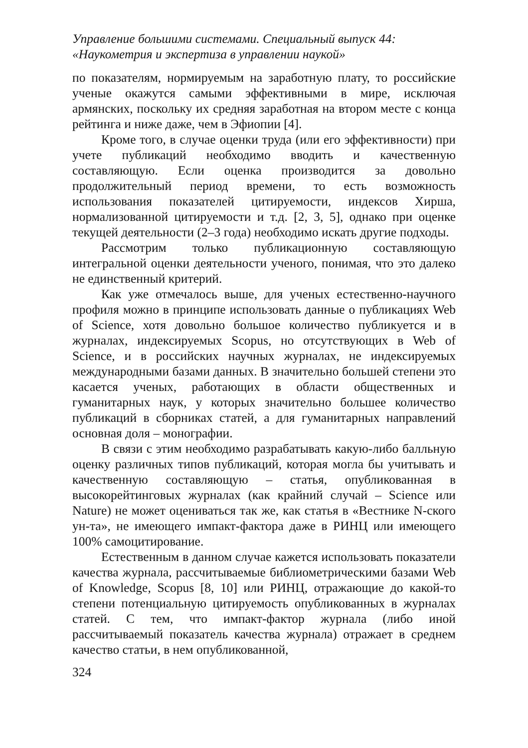Управление большими системами. Специальный выпуск 44:
«Наукометрия и экспертиза в управлении наукой»
по показателям, нормируемым на заработную плату, то российские ученые окажутся самыми эффективными в мире, исключая армянских, поскольку их средняя заработная на втором месте с конца рейтинга и ниже даже, чем в Эфиопии [4].
Кроме того, в случае оценки труда (или его эффективности) при учете публикаций необходимо вводить и качественную составляющую. Если оценка производится за довольно продолжительный период времени, то есть возможность использования показателей цитируемости, индексов Хирша, нормализованной цитируемости и т.д. [2, 3, 5], однако при оценке текущей деятельности (2–3 года) необходимо искать другие подходы.
Рассмотрим только публикационную составляющую интегральной оценки деятельности ученого, понимая, что это далеко не единственный критерий.
Как уже отмечалось выше, для ученых естественно-научного профиля можно в принципе использовать данные о публикациях Web of Science, хотя довольно большое количество публикуется и в журналах, индексируемых Scopus, но отсутствующих в Web of Science, и в российских научных журналах, не индексируемых международными базами данных. В значительно большей степени это касается ученых, работающих в области общественных и гуманитарных наук, у которых значительно большее количество публикаций в сборниках статей, а для гуманитарных направлений основная доля – монографии.
В связи с этим необходимо разрабатывать какую-либо балльную оценку различных типов публикаций, которая могла бы учитывать и качественную составляющую – статья, опубликованная в высокорейтинговых журналах (как крайний случай – Science или Nature) не может оцениваться так же, как статья в «Вестнике N-ского ун-та», не имеющего импакт-фактора даже в РИНЦ или имеющего 100% самоцитирование.
Естественным в данном случае кажется использовать показатели качества журнала, рассчитываемые библиометрическими базами Web of Knowledge, Scopus [8, 10] или РИНЦ, отражающие до какой-то степени потенциальную цитируемость опубликованных в журналах статей. С тем, что импакт-фактор журнала (либо иной рассчитываемый показатель качества журнала) отражает в среднем качество статьи, в нем опубликованной,
324